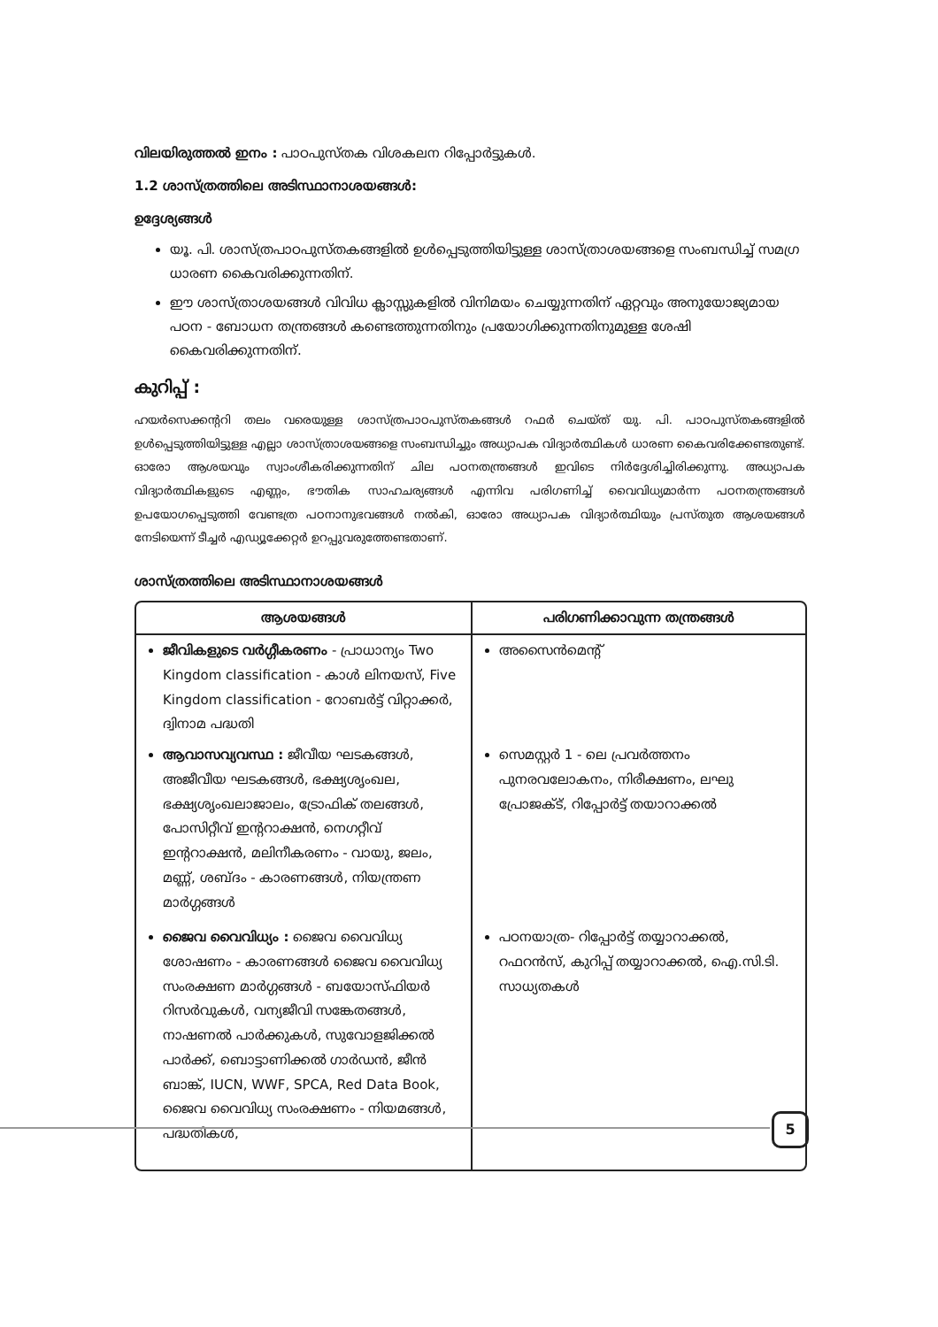വിലയിരുത്തൽ ഇനം : പാഠപുസ്തക വിശകലന റിപ്പോർട്ടുകൾ.
1.2 ശാസ്ത്രത്തിലെ അടിസ്ഥാനാശയങ്ങൾ:
ഉദ്ദേശ്യങ്ങൾ
യൂ. പി. ശാസ്ത്രപാഠപുസ്തകങ്ങളിൽ ഉൾപ്പെടുത്തിയിട്ടുള്ള ശാസ്ത്രാശയങ്ങളെ സംബന്ധിച്ച് സമഗ്ര ധാരണ കൈവരിക്കുന്നതിന്.
ഈ ശാസ്ത്രാശയങ്ങൾ വിവിധ ക്ലാസ്സുകളിൽ വിനിമയം ചെയ്യുന്നതിന് ഏറ്റവും അനുയോജ്യമായ പഠന - ബോധന തന്ത്രങ്ങൾ കണ്ടെത്തുന്നതിനും പ്രയോഗിക്കുന്നതിനുമുള്ള ശേഷി കൈവരിക്കുന്നതിന്.
കുറിപ്പ് :
ഹയർസെക്കന്ററി തലം വരെയുള്ള ശാസ്ത്രപാഠപുസ്തകങ്ങൾ റഫർ ചെയ്ത് യു. പി. പാഠപുസ്തകങ്ങളിൽ ഉൾപ്പെടുത്തിയിട്ടുള്ള എല്ലാ ശാസ്ത്രാശയങ്ങളെ സംബന്ധിച്ചും അധ്യാപക വിദ്യാർത്ഥികൾ ധാരണ കൈവരിക്കേണ്ടതുണ്ട്. ഓരോ ആശയവും സ്വാംശീകരിക്കുന്നതിന് ചില പഠനതന്ത്രങ്ങൾ ഇവിടെ നിർദ്ദേശിച്ചിരിക്കുന്നു. അധ്യാപക വിദ്യാർത്ഥികളുടെ എണ്ണം, ഭൗതിക സാഹചര്യങ്ങൾ എന്നിവ പരിഗണിച്ച് വൈവിധ്യമാർന്ന പഠനതന്ത്രങ്ങൾ ഉപയോഗപ്പെടുത്തി വേണ്ടത്ര പഠനാനുഭവങ്ങൾ നൽകി, ഓരോ അധ്യാപക വിദ്യാർത്ഥിയും പ്രസ്തുത ആശയങ്ങൾ നേടിയെന്ന് ടീച്ചർ എഡ്യൂക്കേറ്റർ ഉറപ്പുവരുത്തേണ്ടതാണ്.
ശാസ്ത്രത്തിലെ അടിസ്ഥാനാശയങ്ങൾ
| ആശയങ്ങൾ | പരിഗണിക്കാവുന്ന തന്ത്രങ്ങൾ |
| --- | --- |
| ജീവികളുടെ വർഗ്ഗീകരണം - പ്രാധാന്യം Two Kingdom classification - കാൾ ലിനയസ്, Five Kingdom classification - റോബർട്ട് വിറ്റാക്കർ, ദ്വിനാമ പദ്ധതി ആവാസവ്യവസ്ഥ : ജീവീയ ഘടകങ്ങൾ, അജീവീയ ഘടകങ്ങൾ, ഭക്ഷ്യശൃംഖല, ഭക്ഷ്യശൃംഖലാജാലം, ട്രോഫിക് തലങ്ങൾ, പോസിറ്റീവ് ഇന്ററാക്ഷൻ, നെഗറ്റീവ് ഇന്ററാക്ഷൻ, മലിനീകരണം - വായു, ജലം, മണ്ണ്, ശബ്ദം - കാരണങ്ങൾ, നിയന്ത്രണ മാർഗ്ഗങ്ങൾ ജൈവ വൈവിധ്യം : ജൈവ വൈവിധ്യ ശോഷണം - കാരണങ്ങൾ ജൈവ വൈവിധ്യ സംരക്ഷണ മാർഗ്ഗങ്ങൾ - ബയോസ്ഫിയർ റിസർവുകൾ, വന്യജീവി സങ്കേതങ്ങൾ, നാഷണൽ പാർക്കുകൾ, സുവോളജിക്കൽ പാർക്ക്, ബൊട്ടാണിക്കൽ ഗാർഡൻ, ജീൻ ബാങ്ക്, IUCN, WWF, SPCA, Red Data Book, ജൈവ വൈവിധ്യ സംരക്ഷണം - നിയമങ്ങൾ, പദ്ധതികൾ, | അസൈൻമെന്റ് സെമസ്റ്റർ 1 - ലെ പ്രവർത്തനം പുനരവലോകനം, നിരീക്ഷണം, ലഘു പ്രോജക്ട്, റിപ്പോർട്ട് തയാറാക്കൽ പഠനയാത്ര- റിപ്പോർട്ട് തയ്യാറാക്കൽ, റഫറൻസ്, കുറിപ്പ് തയ്യാറാക്കൽ, ഐ.സി.ടി. സാധ്യതകൾ |
5